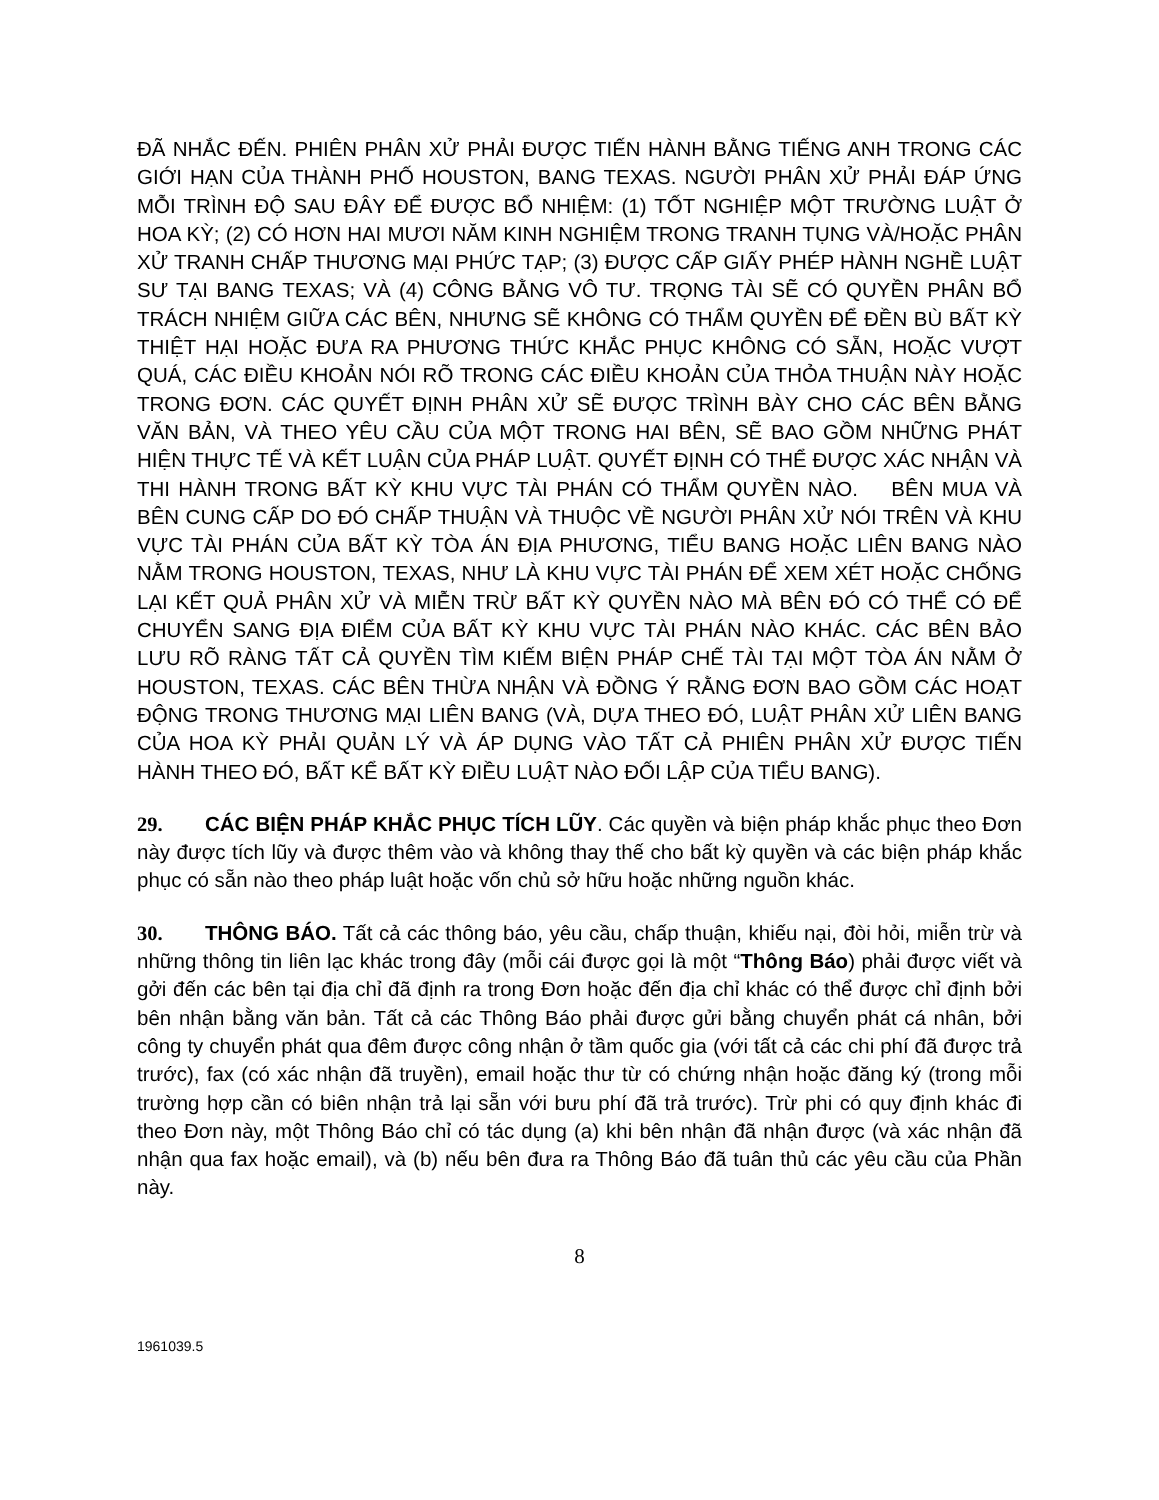ĐÃ NHẮC ĐẾN. PHIÊN PHÂN XỬ PHẢI ĐƯỢC TIẾN HÀNH BẰNG TIẾNG ANH TRONG CÁC GIỚI HẠN CỦA THÀNH PHỐ HOUSTON, BANG TEXAS. NGƯỜI PHÂN XỬ PHẢI ĐÁP ỨNG MỖI TRÌNH ĐỘ SAU ĐÂY ĐỂ ĐƯỢC BỔ NHIỆM: (1) TỐT NGHIỆP MỘT TRƯỜNG LUẬT Ở HOA KỲ; (2) CÓ HƠN HAI MƯƠI NĂM KINH NGHIỆM TRONG TRANH TỤNG VÀ/HOẶC PHÂN XỬ TRANH CHẤP THƯƠNG MẠI PHỨC TẠP; (3) ĐƯỢC CẤP GIẤY PHÉP HÀNH NGHỀ LUẬT SƯ TẠI BANG TEXAS; VÀ (4) CÔNG BẰNG VÔ TƯ. TRỌNG TÀI SẼ CÓ QUYỀN PHÂN BỔ TRÁCH NHIỆM GIỮA CÁC BÊN, NHƯNG SẼ KHÔNG CÓ THẨM QUYỀN ĐỂ ĐỀN BÙ BẤT KỲ THIỆT HẠI HOẶC ĐƯA RA PHƯƠNG THỨC KHẮC PHỤC KHÔNG CÓ SẴN, HOẶC VƯỢT QUÁ, CÁC ĐIỀU KHOẢN NÓI RÕ TRONG CÁC ĐIỀU KHOẢN CỦA THỎA THUẬN NÀY HOẶC TRONG ĐƠN. CÁC QUYẾT ĐỊNH PHÂN XỬ SẼ ĐƯỢC TRÌNH BÀY CHO CÁC BÊN BẰNG VĂN BẢN, VÀ THEO YÊU CẦU CỦA MỘT TRONG HAI BÊN, SẼ BAO GỒM NHỮNG PHÁT HIỆN THỰC TẾ VÀ KẾT LUẬN CỦA PHÁP LUẬT. QUYẾT ĐỊNH CÓ THỂ ĐƯỢC XÁC NHẬN VÀ THI HÀNH TRONG BẤT KỲ KHU VỰC TÀI PHÁN CÓ THẨM QUYỀN NÀO. BÊN MUA VÀ BÊN CUNG CẤP DO ĐÓ CHẤP THUẬN VÀ THUỘC VỀ NGƯỜI PHÂN XỬ NÓI TRÊN VÀ KHU VỰC TÀI PHÁN CỦA BẤT KỲ TÒA ÁN ĐỊA PHƯƠNG, TIỂU BANG HOẶC LIÊN BANG NÀO NẰM TRONG HOUSTON, TEXAS, NHƯ LÀ KHU VỰC TÀI PHÁN ĐỂ XEM XÉT HOẶC CHỐNG LẠI KẾT QUẢ PHÂN XỬ VÀ MIỄN TRỪ BẤT KỲ QUYỀN NÀO MÀ BÊN ĐÓ CÓ THỂ CÓ ĐỂ CHUYỂN SANG ĐỊA ĐIỂM CỦA BẤT KỲ KHU VỰC TÀI PHÁN NÀO KHÁC. CÁC BÊN BẢO LƯU RÕ RÀNG TẤT CẢ QUYỀN TÌM KIẾM BIỆN PHÁP CHẾ TÀI TẠI MỘT TÒA ÁN NẰM Ở HOUSTON, TEXAS. CÁC BÊN THỪA NHẬN VÀ ĐỒNG Ý RẰNG ĐƠN BAO GỒM CÁC HOẠT ĐỘNG TRONG THƯƠNG MẠI LIÊN BANG (VÀ, DỰA THEO ĐÓ, LUẬT PHÂN XỬ LIÊN BANG CỦA HOA KỲ PHẢI QUẢN LÝ VÀ ÁP DỤNG VÀO TẤT CẢ PHIÊN PHÂN XỬ ĐƯỢC TIẾN HÀNH THEO ĐÓ, BẤT KỂ BẤT KỲ ĐIỀU LUẬT NÀO ĐỐI LẬP CỦA TIỂU BANG).
29. CÁC BIỆN PHÁP KHẮC PHỤC TÍCH LŨY. Các quyền và biện pháp khắc phục theo Đơn này được tích lũy và được thêm vào và không thay thế cho bất kỳ quyền và các biện pháp khắc phục có sẵn nào theo pháp luật hoặc vốn chủ sở hữu hoặc những nguồn khác.
30. THÔNG BÁO. Tất cả các thông báo, yêu cầu, chấp thuận, khiếu nại, đòi hỏi, miễn trừ và những thông tin liên lạc khác trong đây (mỗi cái được gọi là một “Thông Báo) phải được viết và gởi đến các bên tại địa chỉ đã định ra trong Đơn hoặc đến địa chỉ khác có thể được chỉ định bởi bên nhận bằng văn bản. Tất cả các Thông Báo phải được gửi bằng chuyển phát cá nhân, bởi công ty chuyển phát qua đêm được công nhận ở tầm quốc gia (với tất cả các chi phí đã được trả trước), fax (có xác nhận đã truyền), email hoặc thư từ có chứng nhận hoặc đăng ký (trong mỗi trường hợp cần có biên nhận trả lại sẵn với bưu phí đã trả trước). Trừ phi có quy định khác đi theo Đơn này, một Thông Báo chỉ có tác dụng (a) khi bên nhận đã nhận được (và xác nhận đã nhận qua fax hoặc email), và (b) nếu bên đưa ra Thông Báo đã tuân thủ các yêu cầu của Phần này.
8
1961039.5